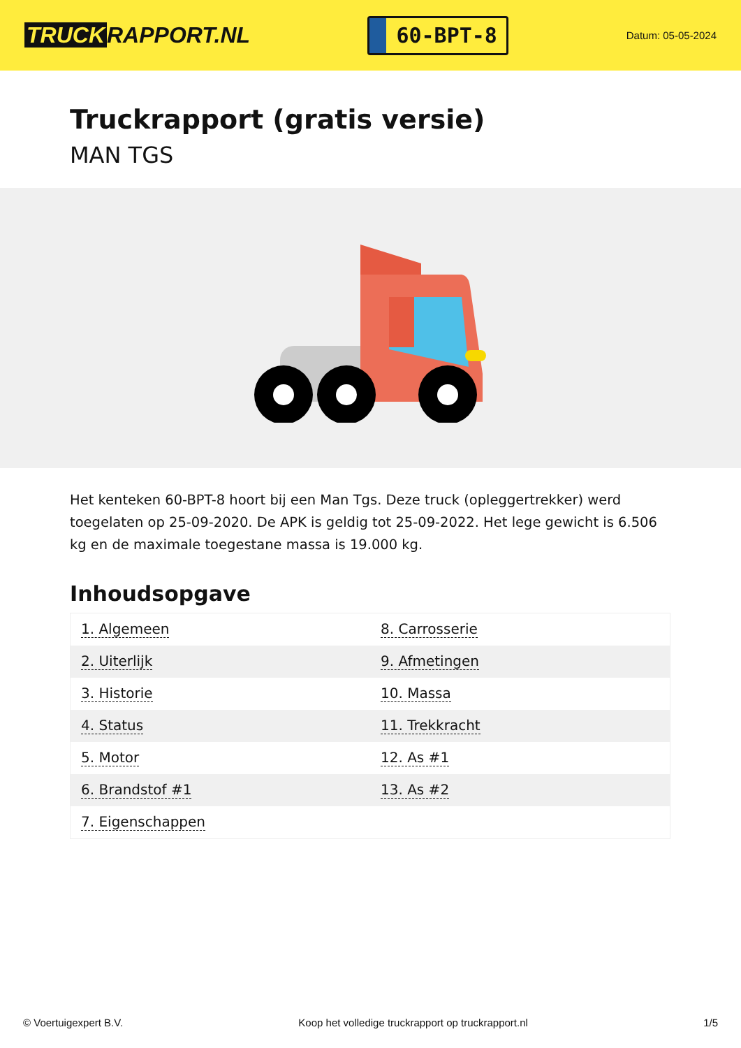TRUCK RAPPORT.NL
60-BPT-8
Datum: 05-05-2024
Truckrapport (gratis versie)
MAN TGS
Het kenteken 60-BPT-8 hoort bij een Man Tgs. Deze truck (opleggertrekker) werd toegelaten op 25-09-2020. De APK is geldig tot 25-09-2022. Het lege gewicht is 6.506 kg en de maximale toegestane massa is 19.000 kg.
Inhoudsopgave
| 1. Algemeen | 8. Carrosserie |
| 2. Uiterlijk | 9. Afmetingen |
| 3. Historie | 10. Massa |
| 4. Status | 11. Trekkracht |
| 5. Motor | 12. As #1 |
| 6. Brandstof #1 | 13. As #2 |
| 7. Eigenschappen | |
© Voertuigexpert B.V. Koop het volledige truckrapport op truckrapport.nl 1/5